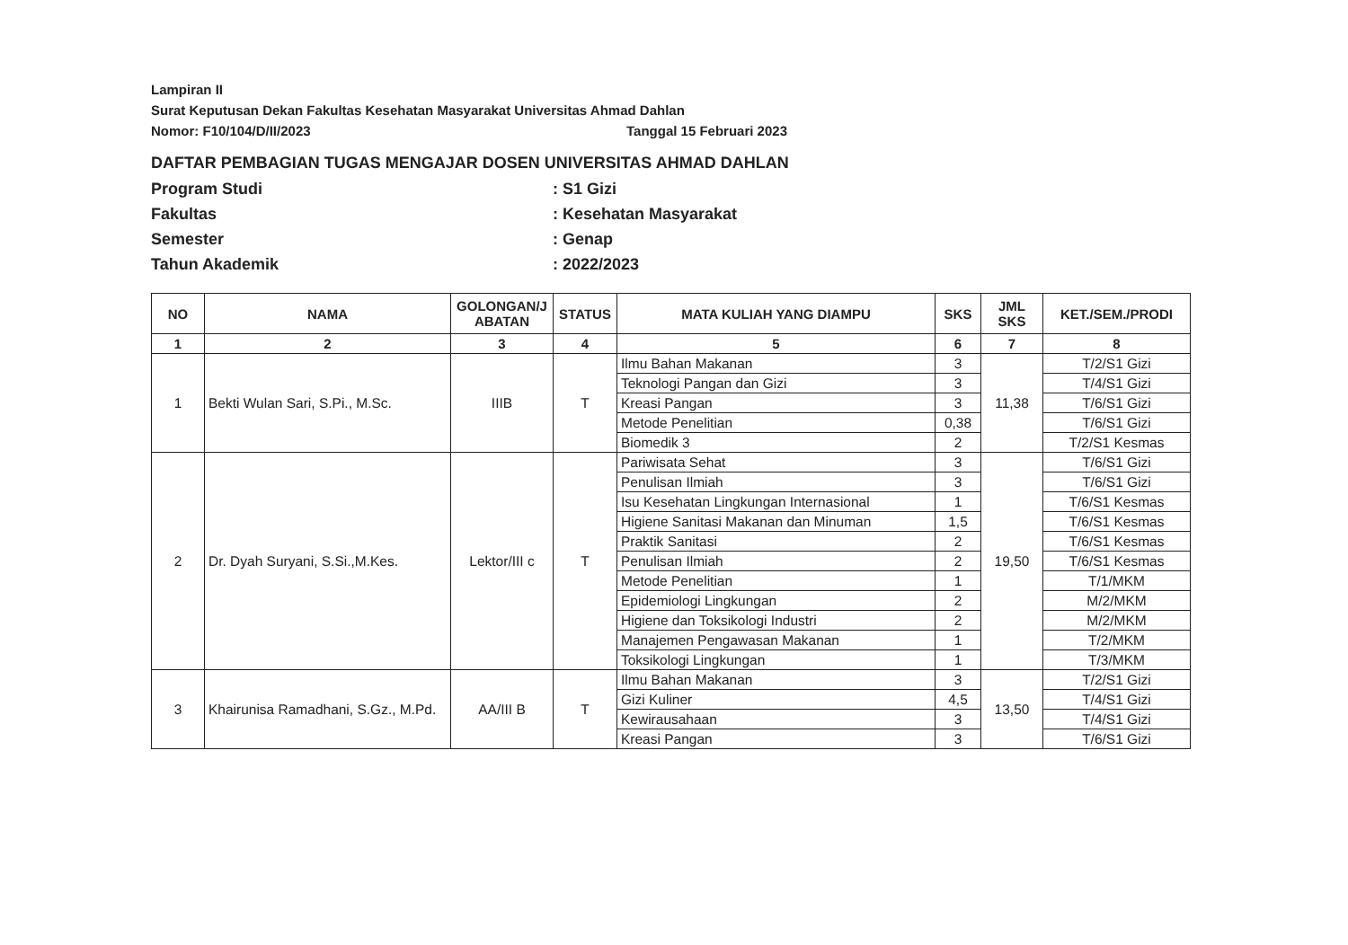Lampiran II
Surat Keputusan Dekan Fakultas Kesehatan Masyarakat Universitas Ahmad Dahlan
Nomor: F10/104/D/II/2023 Tanggal 15 Februari 2023
DAFTAR PEMBAGIAN TUGAS MENGAJAR DOSEN UNIVERSITAS AHMAD DAHLAN
Program Studi: S1 Gizi
Fakultas: Kesehatan Masyarakat
Semester: Genap
Tahun Akademik: 2022/2023
| NO | NAMA | GOLONGAN/J ABATAN | STATUS | MATA KULIAH YANG DIAMPU | SKS | JML SKS | KET./SEM./PRODI |
| --- | --- | --- | --- | --- | --- | --- | --- |
| 1 | 2 | 3 | 4 | 5 | 6 | 7 | 8 |
| 1 | Bekti Wulan Sari, S.Pi., M.Sc. | IIIB | T | Ilmu Bahan Makanan | 3 | 11,38 | T/2/S1 Gizi |
| | | | | Teknologi Pangan dan Gizi | 3 | | T/4/S1 Gizi |
| | | | | Kreasi Pangan | 3 | | T/6/S1 Gizi |
| | | | | Metode Penelitian | 0,38 | | T/6/S1 Gizi |
| | | | | Biomedik 3 | 2 | | T/2/S1 Kesmas |
| 2 | Dr. Dyah Suryani, S.Si.,M.Kes. | Lektor/III c | T | Pariwisata Sehat | 3 | 19,50 | T/6/S1 Gizi |
| | | | | Penulisan Ilmiah | 3 | | T/6/S1 Gizi |
| | | | | Isu Kesehatan Lingkungan Internasional | 1 | | T/6/S1 Kesmas |
| | | | | Higiene Sanitasi Makanan dan Minuman | 1,5 | | T/6/S1 Kesmas |
| | | | | Praktik Sanitasi | 2 | | T/6/S1 Kesmas |
| | | | | Penulisan Ilmiah | 2 | | T/6/S1 Kesmas |
| | | | | Metode Penelitian | 1 | | T/1/MKM |
| | | | | Epidemiologi Lingkungan | 2 | | M/2/MKM |
| | | | | Higiene dan Toksikologi Industri | 2 | | M/2/MKM |
| | | | | Manajemen Pengawasan Makanan | 1 | | T/2/MKM |
| | | | | Toksikologi Lingkungan | 1 | | T/3/MKM |
| 3 | Khairunisa Ramadhani, S.Gz., M.Pd. | AA/III B | T | Ilmu Bahan Makanan | 3 | 13,50 | T/2/S1 Gizi |
| | | | | Gizi Kuliner | 4,5 | | T/4/S1 Gizi |
| | | | | Kewirausahaan | 3 | | T/4/S1 Gizi |
| | | | | Kreasi Pangan | 3 | | T/6/S1 Gizi |